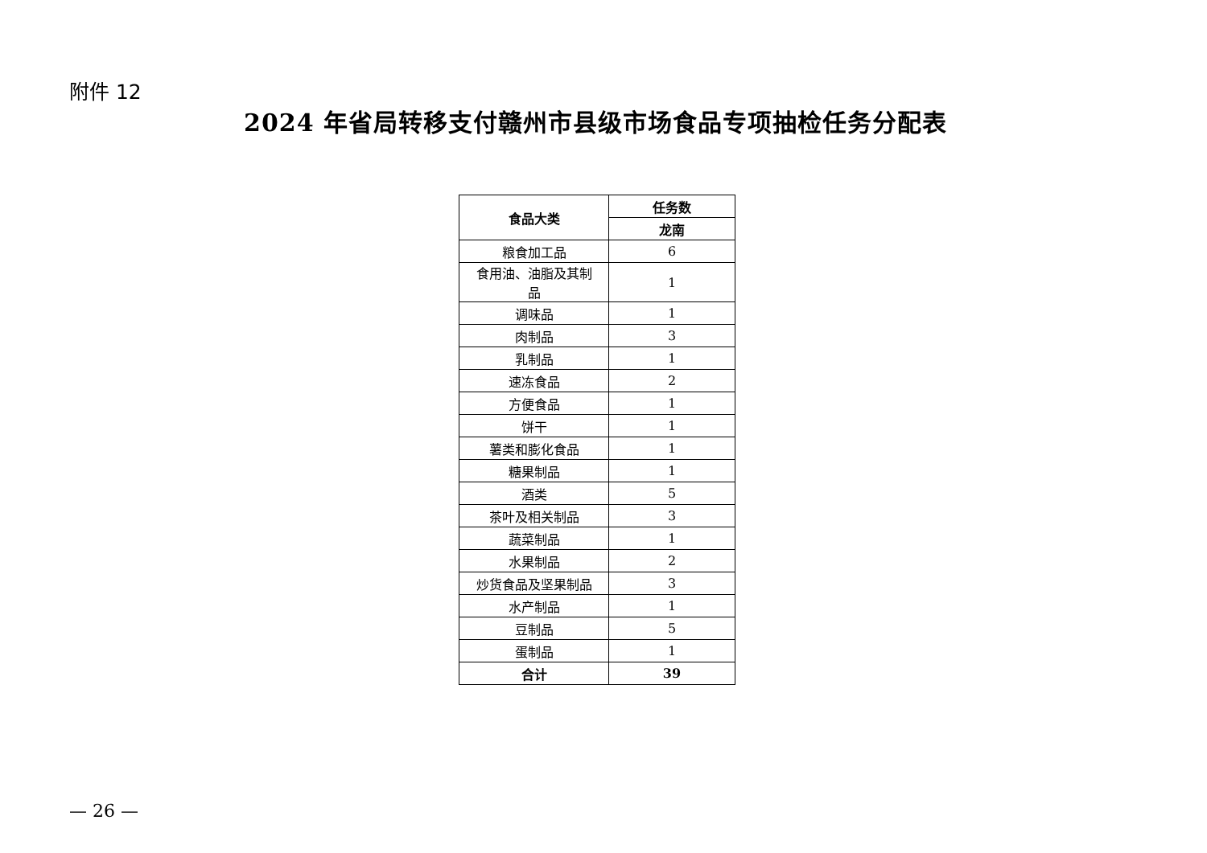附件 12
2024 年省局转移支付赣州市县级市场食品专项抽检任务分配表
| 食品大类 | 任务数 |
| --- | --- |
| | 龙南 |
| 粮食加工品 | 6 |
| 食用油、油脂及其制 品 | 1 |
| 调味品 | 1 |
| 肉制品 | 3 |
| 乳制品 | 1 |
| 速冻食品 | 2 |
| 方便食品 | 1 |
| 饼干 | 1 |
| 薯类和膨化食品 | 1 |
| 糖果制品 | 1 |
| 酒类 | 5 |
| 茶叶及相关制品 | 3 |
| 蔬菜制品 | 1 |
| 水果制品 | 2 |
| 炒货食品及坚果制品 | 3 |
| 水产制品 | 1 |
| 豆制品 | 5 |
| 蛋制品 | 1 |
| 合计 | 39 |
— 26 —